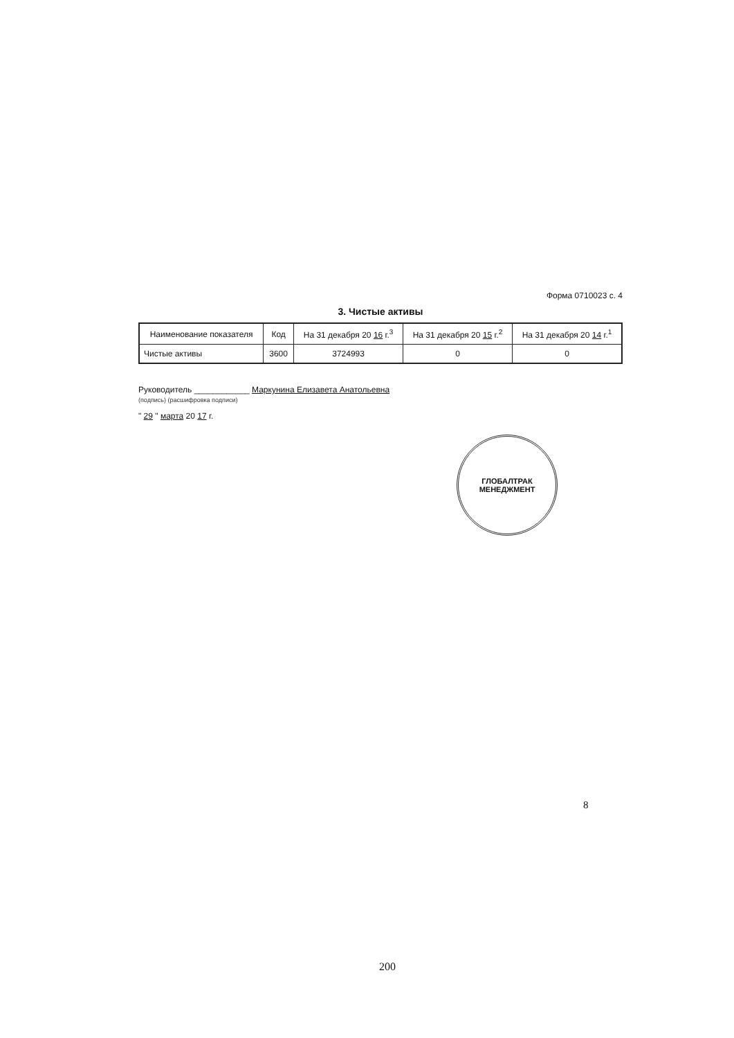Форма 0710023 с. 4
3. Чистые активы
| Наименование показателя | Код | На 31 декабря 20 16 г.<sup>3</sup> | На 31 декабря 20 15 г.<sup>2</sup> | На 31 декабря 20 14 г.<sup>1</sup> |
| --- | --- | --- | --- | --- |
| Чистые активы | 3600 | 3724993 | 0 | 0 |
Руководитель ____________ Маркунина Елизавета Анатольевна
(подпись) (расшифровка подписи)
" 29 " марта 20 17 г.
ГЛОБАЛТРАК
МЕНЕДЖМЕНТ
8
200